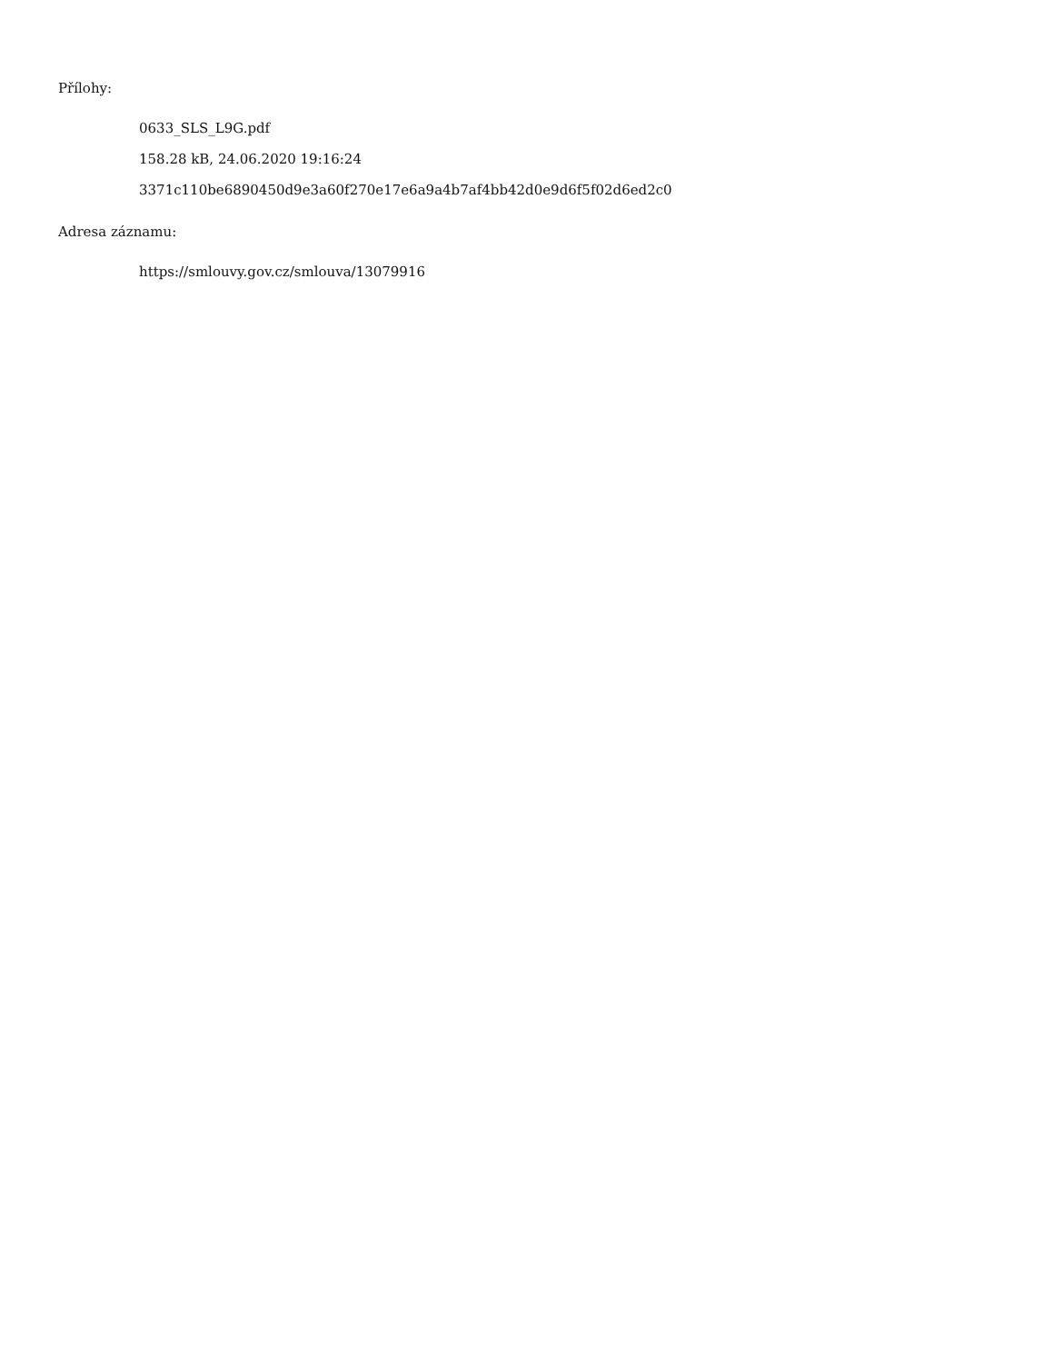Přílohy:
0633_SLS_L9G.pdf
158.28 kB, 24.06.2020 19:16:24
3371c110be6890450d9e3a60f270e17e6a9a4b7af4bb42d0e9d6f5f02d6ed2c0
Adresa záznamu:
https://smlouvy.gov.cz/smlouva/13079916